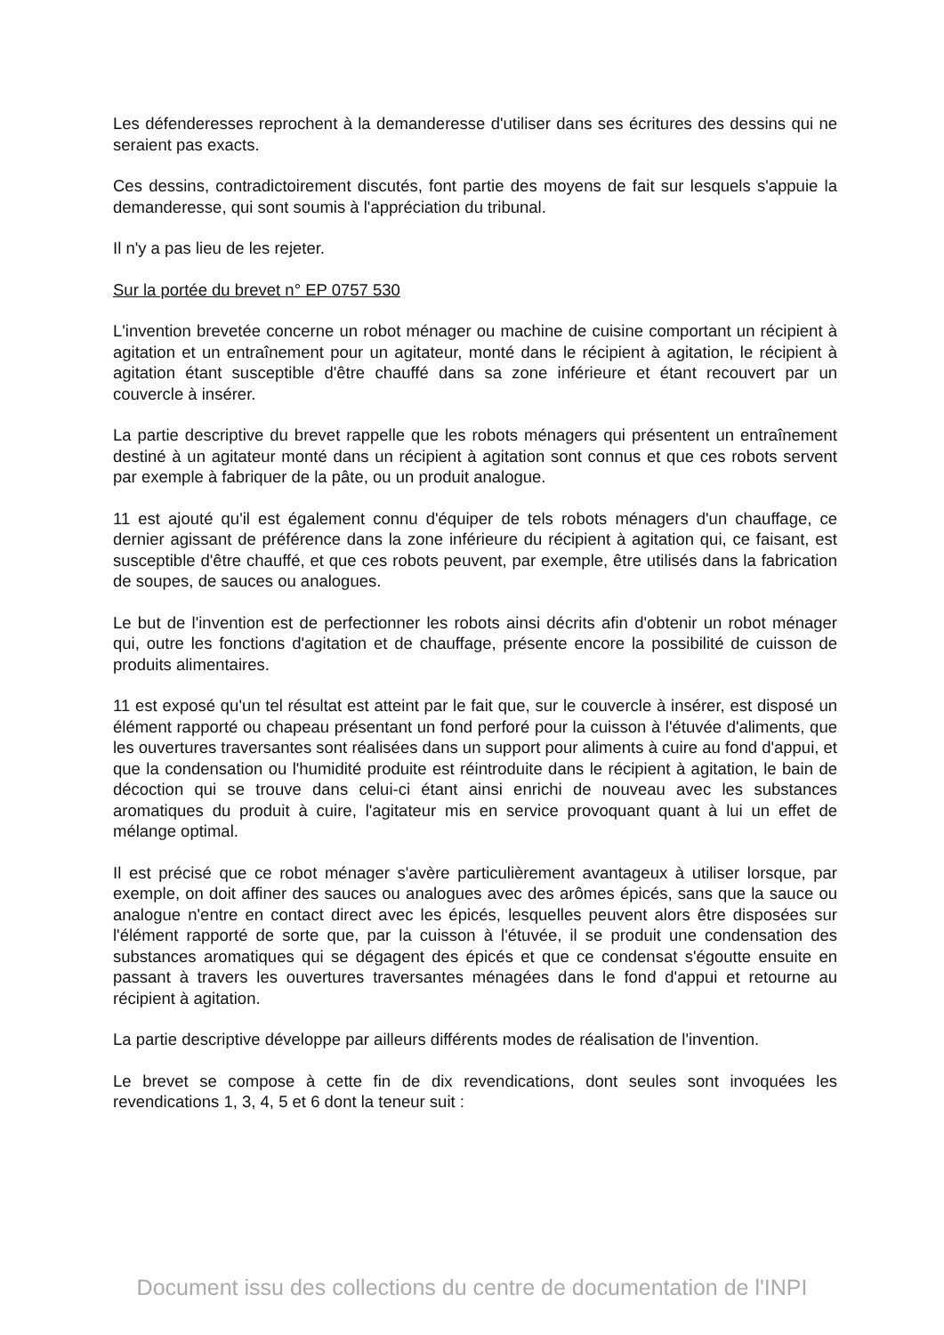Les défenderesses reprochent à la demanderesse d'utiliser dans ses écritures des dessins qui ne seraient pas exacts.
Ces dessins, contradictoirement discutés, font partie des moyens de fait sur lesquels s'appuie la demanderesse, qui sont soumis à l'appréciation du tribunal.
Il n'y a pas lieu de les rejeter.
Sur la portée du brevet n° EP 0757 530
L'invention brevetée concerne un robot ménager ou machine de cuisine comportant un récipient à agitation et un entraînement pour un agitateur, monté dans le récipient à agitation, le récipient à agitation étant susceptible d'être chauffé dans sa zone inférieure et étant recouvert par un couvercle à insérer.
La partie descriptive du brevet rappelle que les robots ménagers qui présentent un entraînement destiné à un agitateur monté dans un récipient à agitation sont connus et que ces robots servent par exemple à fabriquer de la pâte, ou un produit analogue.
11 est ajouté qu'il est également connu d'équiper de tels robots ménagers d'un chauffage, ce dernier agissant de préférence dans la zone inférieure du récipient à agitation qui, ce faisant, est susceptible d'être chauffé, et que ces robots peuvent, par exemple, être utilisés dans la fabrication de soupes, de sauces ou analogues.
Le but de l'invention est de perfectionner les robots ainsi décrits afin d'obtenir un robot ménager qui, outre les fonctions d'agitation et de chauffage, présente encore la possibilité de cuisson de produits alimentaires.
11 est exposé qu'un tel résultat est atteint par le fait que, sur le couvercle à insérer, est disposé un élément rapporté ou chapeau présentant un fond perforé pour la cuisson à l'étuvée d'aliments, que les ouvertures traversantes sont réalisées dans un support pour aliments à cuire au fond d'appui, et que la condensation ou l'humidité produite est réintroduite dans le récipient à agitation, le bain de décoction qui se trouve dans celui-ci étant ainsi enrichi de nouveau avec les substances aromatiques du produit à cuire, l'agitateur mis en service provoquant quant à lui un effet de mélange optimal.
Il est précisé que ce robot ménager s'avère particulièrement avantageux à utiliser lorsque, par exemple, on doit affiner des sauces ou analogues avec des arômes épicés, sans que la sauce ou analogue n'entre en contact direct avec les épicés, lesquelles peuvent alors être disposées sur l'élément rapporté de sorte que, par la cuisson à l'étuvée, il se produit une condensation des substances aromatiques qui se dégagent des épicés et que ce condensat s'égoutte ensuite en passant à travers les ouvertures traversantes ménagées dans le fond d'appui et retourne au récipient à agitation.
La partie descriptive développe par ailleurs différents modes de réalisation de l'invention.
Le brevet se compose à cette fin de dix revendications, dont seules sont invoquées les revendications 1, 3, 4, 5 et 6 dont la teneur suit :
Document issu des collections du centre de documentation de l'INPI